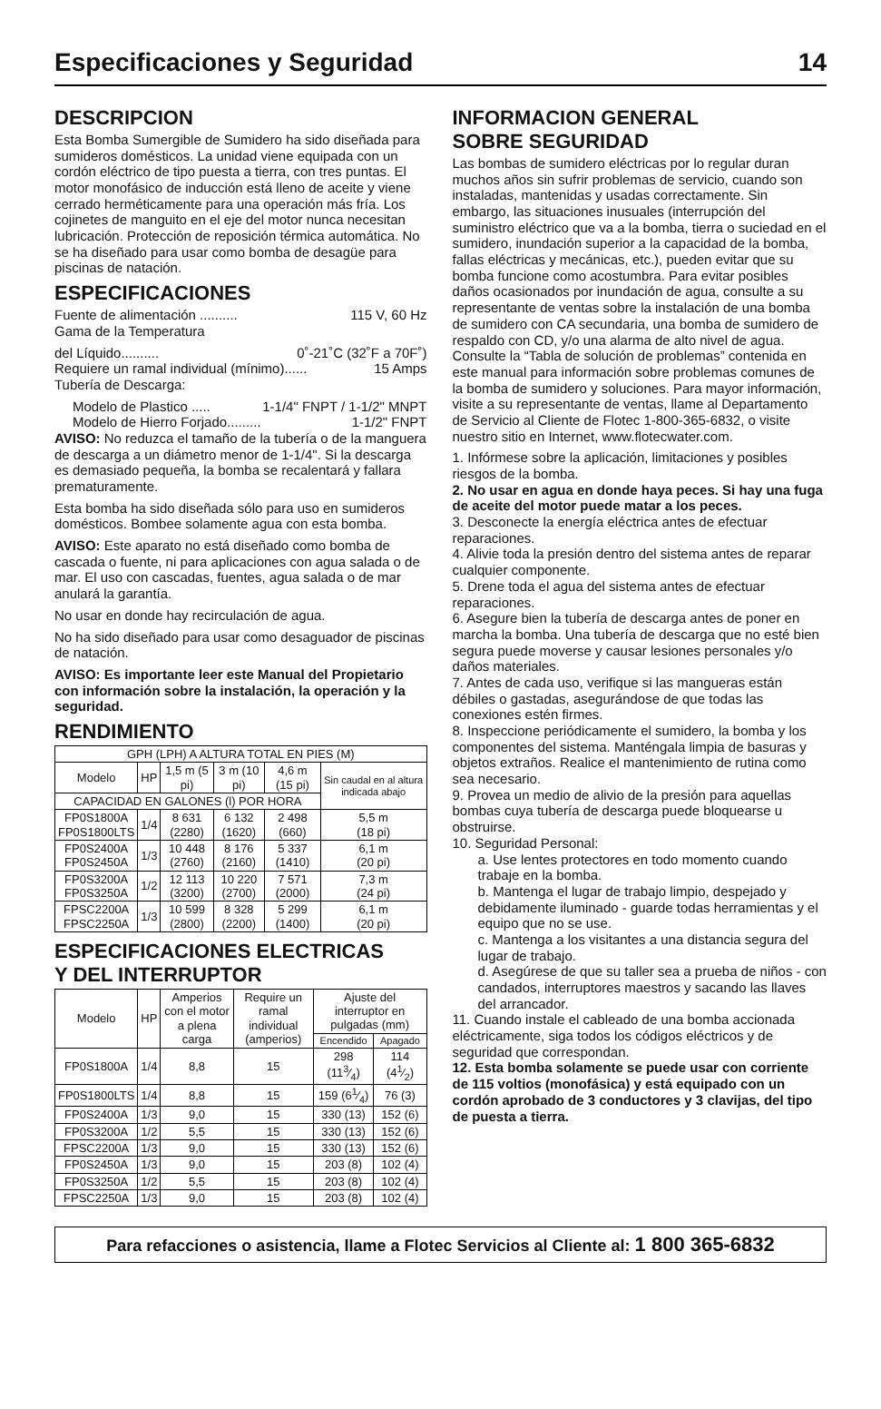Especificaciones y Seguridad 14
DESCRIPCION
Esta Bomba Sumergible de Sumidero ha sido diseñada para sumideros domésticos. La unidad viene equipada con un cordón eléctrico de tipo puesta a tierra, con tres puntas. El motor monofásico de inducción está lleno de aceite y viene cerrado herméticamente para una operación más fría. Los cojinetes de manguito en el eje del motor nunca necesitan lubricación. Protección de reposición térmica automática. No se ha diseñado para usar como bomba de desagüe para piscinas de natación.
ESPECIFICACIONES
Fuente de alimentación .......... 115 V, 60 Hz
Gama de la Temperatura
del Líquido.......... 0˚-21˚C (32˚F a 70F˚)
Requiere un ramal individual (mínimo)...... 15 Amps
Tubería de Descarga:
Modelo de Plastico ..... 1-1/4" FNPT / 1-1/2" MNPT
Modelo de Hierro Forjado......... 1-1/2" FNPT
AVISO: No reduzca el tamaño de la tubería o de la manguera de descarga a un diámetro menor de 1-1/4". Si la descarga es demasiado pequeña, la bomba se recalentará y fallara prematuramente.
Esta bomba ha sido diseñada sólo para uso en sumideros domésticos. Bombee solamente agua con esta bomba.
AVISO: Este aparato no está diseñado como bomba de cascada o fuente, ni para aplicaciones con agua salada o de mar. El uso con cascadas, fuentes, agua salada o de mar anulará la garantía.
No usar en donde hay recirculación de agua.
No ha sido diseñado para usar como desaguador de piscinas de natación.
AVISO: Es importante leer este Manual del Propietario con información sobre la instalación, la operación y la seguridad.
RENDIMIENTO
| GPH (LPH) A ALTURA TOTAL EN PIES (M) | | | | | |
| --- | --- | --- | --- | --- | --- |
| Modelo | HP | 1,5 m (5 pi) | 3 m (10 pi) | 4,6 m (15 pi) | Sin caudal en al altura indicada abajo |
| CAPACIDAD EN GALONES (l) POR HORA | | | | | |
| FP0S1800A FP0S1800LTS | 1/4 | 8 631 (2280) | 6 132 (1620) | 2 498 (660) | 5,5 m (18 pi) |
| FP0S2400A FP0S2450A | 1/3 | 10 448 (2760) | 8 176 (2160) | 5 337 (1410) | 6,1 m (20 pi) |
| FP0S3200A FP0S3250A | 1/2 | 12 113 (3200) | 10 220 (2700) | 7 571 (2000) | 7,3 m (24 pi) |
| FPSC2200A FPSC2250A | 1/3 | 10 599 (2800) | 8 328 (2200) | 5 299 (1400) | 6,1 m (20 pi) |
ESPECIFICACIONES ELECTRICAS
Y DEL INTERRUPTOR
| Modelo | HP | Amperios con el motor a plena carga | Require un ramal individual (amperios) | Ajuste del interruptor en pulgadas (mm) | |
| --- | --- | --- | --- | --- | --- |
| | | | | Encendido | Apagado |
| FP0S1800A | 1/4 | 8,8 | 15 | 298 (113⁄4) | 114 (41⁄2) |
| FP0S1800LTS | 1/4 | 8,8 | 15 | 159 (61⁄4) | 76 (3) |
| FP0S2400A | 1/3 | 9,0 | 15 | 330 (13) | 152 (6) |
| FP0S3200A | 1/2 | 5,5 | 15 | 330 (13) | 152 (6) |
| FPSC2200A | 1/3 | 9,0 | 15 | 330 (13) | 152 (6) |
| FP0S2450A | 1/3 | 9,0 | 15 | 203 (8) | 102 (4) |
| FP0S3250A | 1/2 | 5,5 | 15 | 203 (8) | 102 (4) |
| FPSC2250A | 1/3 | 9,0 | 15 | 203 (8) | 102 (4) |
INFORMACION GENERAL
SOBRE SEGURIDAD
Las bombas de sumidero eléctricas por lo regular duran muchos años sin sufrir problemas de servicio, cuando son instaladas, mantenidas y usadas correctamente. Sin embargo, las situaciones inusuales (interrupción del suministro eléctrico que va a la bomba, tierra o suciedad en el sumidero, inundación superior a la capacidad de la bomba, fallas eléctricas y mecánicas, etc.), pueden evitar que su bomba funcione como acostumbra. Para evitar posibles daños ocasionados por inundación de agua, consulte a su representante de ventas sobre la instalación de una bomba de sumidero con CA secundaria, una bomba de sumidero de respaldo con CD, y/o una alarma de alto nivel de agua. Consulte la “Tabla de solución de problemas” contenida en este manual para información sobre problemas comunes de la bomba de sumidero y soluciones. Para mayor información, visite a su representante de ventas, llame al Departamento de Servicio al Cliente de Flotec 1-800-365-6832, o visite nuestro sitio en Internet, www.flotecwater.com.
1. Infórmese sobre la aplicación, limitaciones y posibles riesgos de la bomba.
2. No usar en agua en donde haya peces. Si hay una fuga de aceite del motor puede matar a los peces.
3. Desconecte la energía eléctrica antes de efectuar reparaciones.
4. Alivie toda la presión dentro del sistema antes de reparar cualquier componente.
5. Drene toda el agua del sistema antes de efectuar reparaciones.
6. Asegure bien la tubería de descarga antes de poner en marcha la bomba. Una tubería de descarga que no esté bien segura puede moverse y causar lesiones personales y/o daños materiales.
7. Antes de cada uso, verifique si las mangueras están débiles o gastadas, asegurándose de que todas las conexiones estén firmes.
8. Inspeccione periódicamente el sumidero, la bomba y los componentes del sistema. Manténgala limpia de basuras y objetos extraños. Realice el mantenimiento de rutina como sea necesario.
9. Provea un medio de alivio de la presión para aquellas bombas cuya tubería de descarga puede bloquearse u obstruirse.
10. Seguridad Personal:
a. Use lentes protectores en todo momento cuando trabaje en la bomba.
b. Mantenga el lugar de trabajo limpio, despejado y debidamente iluminado - guarde todas herramientas y el equipo que no se use.
c. Mantenga a los visitantes a una distancia segura del lugar de trabajo.
d. Asegúrese de que su taller sea a prueba de niños - con candados, interruptores maestros y sacando las llaves del arrancador.
11. Cuando instale el cableado de una bomba accionada eléctricamente, siga todos los códigos eléctricos y de seguridad que correspondan.
12. Esta bomba solamente se puede usar con corriente de 115 voltios (monofásica) y está equipado con un cordón aprobado de 3 conductores y 3 clavijas, del tipo de puesta a tierra.
Para refacciones o asistencia, llame a Flotec Servicios al Cliente al: 1 800 365-6832